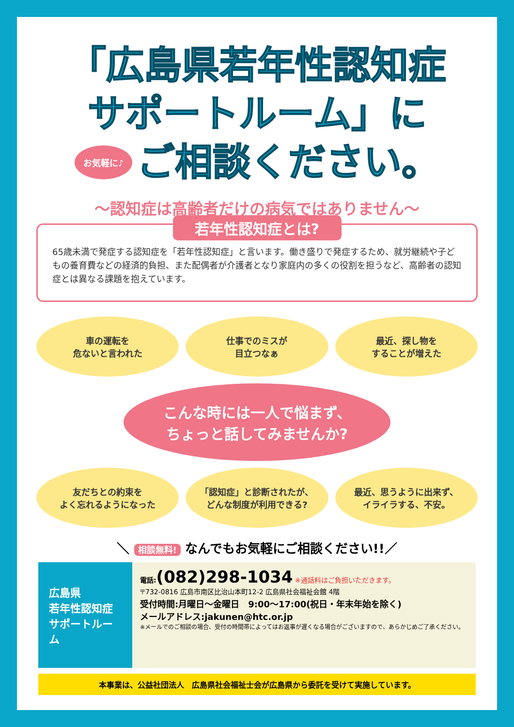「広島県若年性認知症
サポートルーム」に
お気軽に♪
ご相談ください。
〜認知症は高齢者だけの病気ではありません〜
若年性認知症とは?
65歳未満で発症する認知症を「若年性認知症」と言います。働き盛りで発症するため、就労継続や子どもの養育費などの経済的負担、また配偶者が介護者となり家庭内の多くの役割を担うなど、高齢者の認知症とは異なる課題を抱えています。
車の運転を
危ないと言われた
仕事でのミスが
目立つなぁ
最近、探し物を
することが増えた
こんな時には一人で悩まず、
ちょっと話してみませんか?
友だちとの約束を
よく忘れるようになった
「認知症」と診断されたが、
どんな制度が利用できる?
最近、思うように出来ず、
イライラする、不安。
＼ 相談無料! なんでもお気軽にご相談ください!!／
広島県
若年性認知症
サポートルーム
電話:(082)298-1034 ※通話料はご負担いただきます。
〒732-0816 広島市南区比治山本町12-2 広島県社会福祉会館 4階
受付時間:月曜日〜金曜日　9:00〜17:00(祝日・年末年始を除く)
メールアドレス:jakunen@htc.or.jp
※メールでのご相談の場合、受付の時間帯によってはお返事が遅くなる場合がございますので、あらかじめご了承ください。
本事業は、公益社団法人　広島県社会福祉士会が広島県から委託を受けて実施しています。